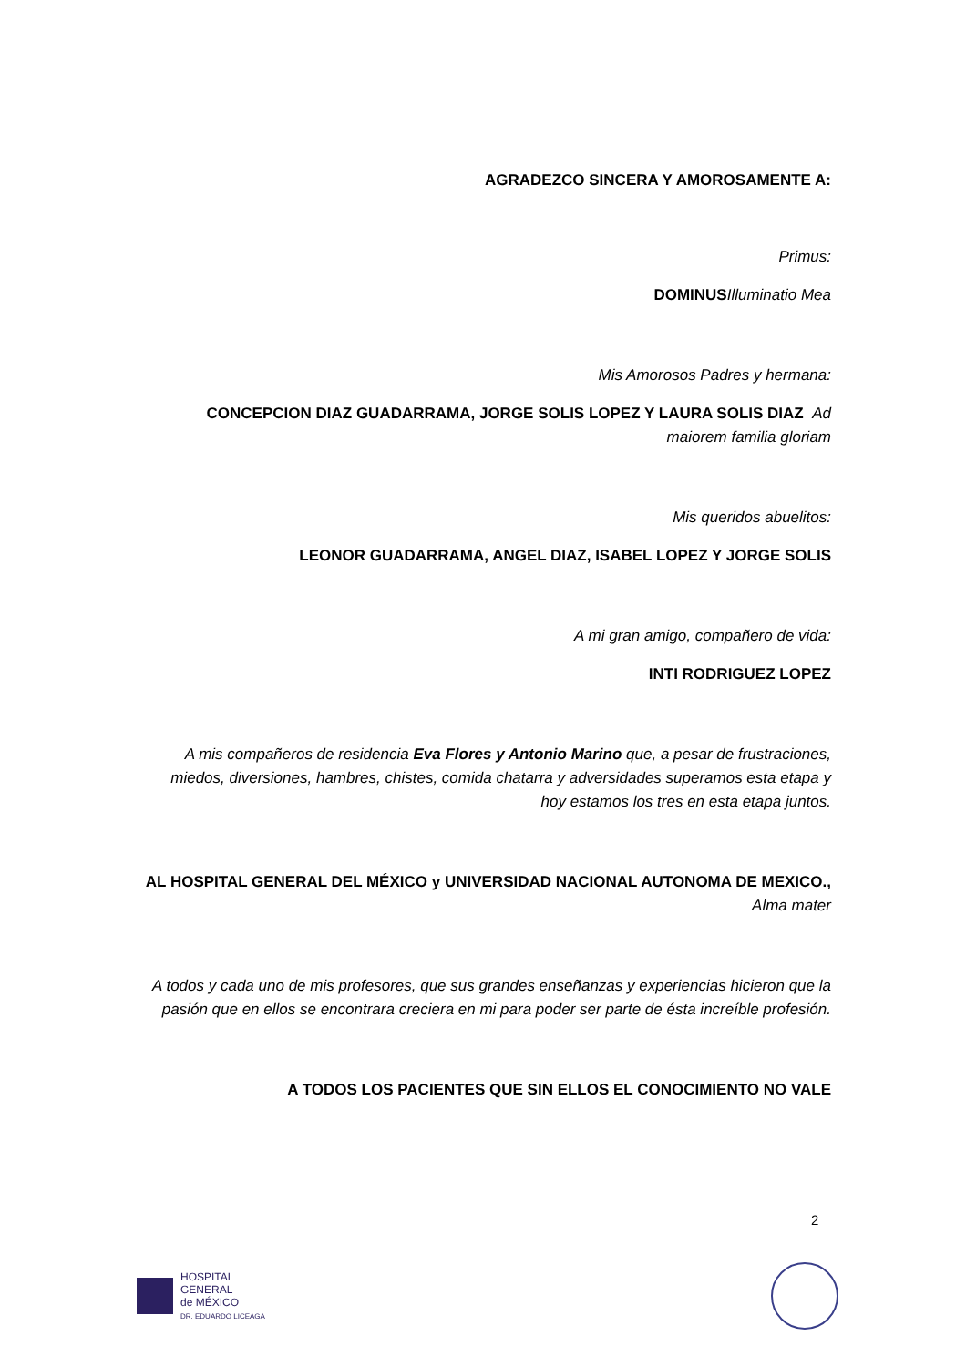AGRADEZCO SINCERA Y AMOROSAMENTE A:
Primus:
DOMINUS Illuminatio Mea
Mis Amorosos Padres y hermana:
CONCEPCION DIAZ GUADARRAMA, JORGE SOLIS LOPEZ Y LAURA SOLIS DIAZ Ad maiorem familia gloriam
Mis queridos abuelitos:
LEONOR GUADARRAMA, ANGEL DIAZ, ISABEL LOPEZ Y JORGE SOLIS
A mi gran amigo, compañero de vida:
INTI RODRIGUEZ LOPEZ
A mis compañeros de residencia Eva Flores y Antonio Marino que, a pesar de frustraciones, miedos, diversiones, hambres, chistes, comida chatarra y adversidades superamos esta etapa y hoy estamos los tres en esta etapa juntos.
AL HOSPITAL GENERAL DEL MÉXICO y UNIVERSIDAD NACIONAL AUTONOMA DE MEXICO., Alma mater
A todos y cada uno de mis profesores, que sus grandes enseñanzas y experiencias hicieron que la pasión que en ellos se encontrara creciera en mi para poder ser parte de ésta increíble profesión.
A TODOS LOS PACIENTES QUE SIN ELLOS EL CONOCIMIENTO NO VALE
2
HOSPITAL
GENERAL
de MÉXICO
DR. EDUARDO LICEAGA